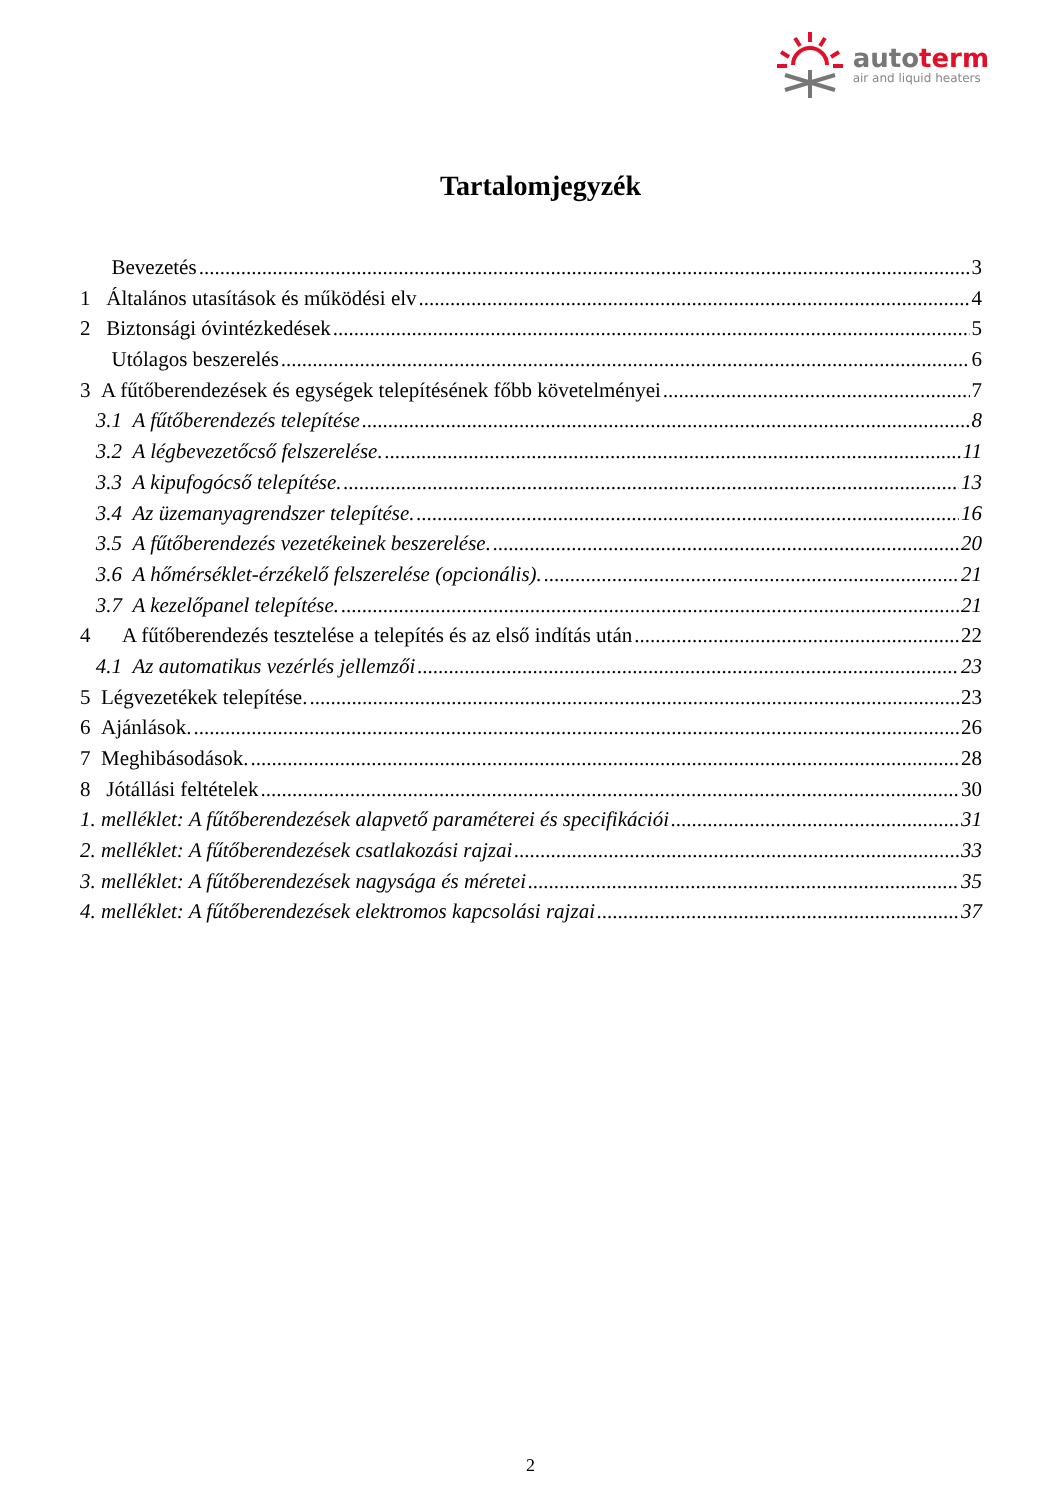autoterm
air and liquid heaters
Tartalomjegyzék
Bevezetés 3
1 Általános utasítások és működési elv 4
2 Biztonsági óvintézkedések 5
Utólagos beszerelés 6
3 A fűtőberendezések és egységek telepítésének főbb követelményei 7
3.1 A fűtőberendezés telepítése 8
3.2 A légbevezetőcső felszerelése. 11
3.3 A kipufogócső telepítése. 13
3.4 Az üzemanyagrendszer telepítése. 16
3.5 A fűtőberendezés vezetékeinek beszerelése. 20
3.6 A hőmérséklet-érzékelő felszerelése (opcionális). 21
3.7 A kezelőpanel telepítése. 21
4 A fűtőberendezés tesztelése a telepítés és az első indítás után 22
4.1 Az automatikus vezérlés jellemzői 23
5 Légvezetékek telepítése. 23
6 Ajánlások. 26
7 Meghibásodások. 28
8 Jótállási feltételek 30
1. melléklet: A fűtőberendezések alapvető paraméterei és specifikációi 31
2. melléklet: A fűtőberendezések csatlakozási rajzai 33
3. melléklet: A fűtőberendezések nagysága és méretei 35
4. melléklet: A fűtőberendezések elektromos kapcsolási rajzai 37
2